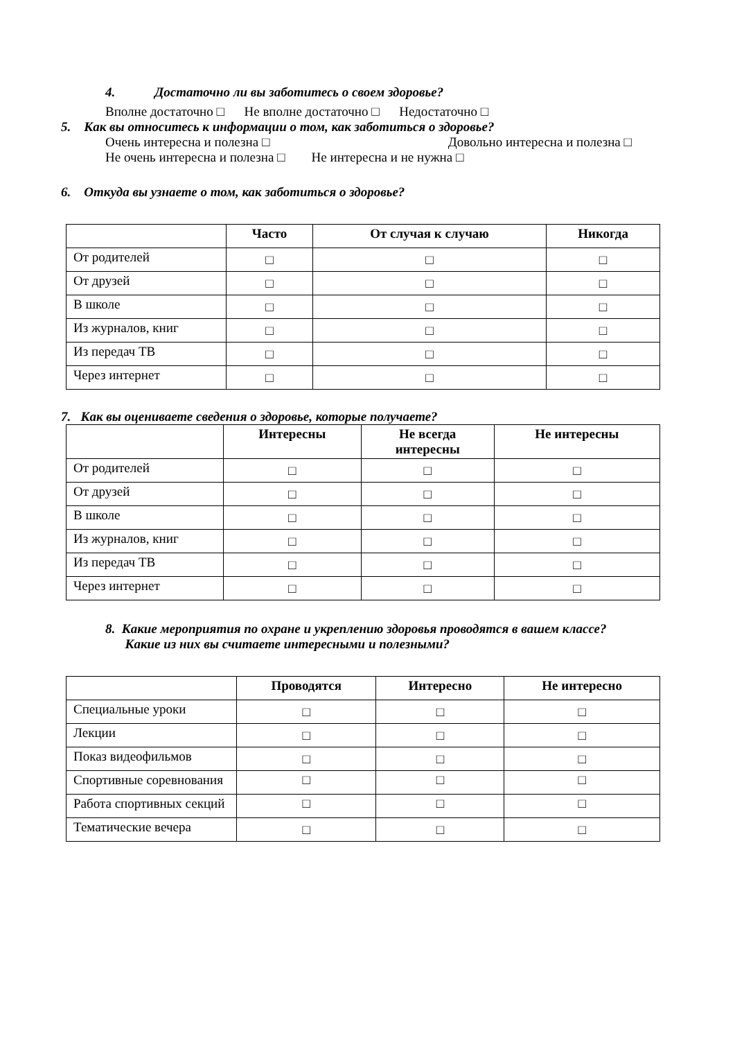4. Достаточно ли вы заботитесь о своем здоровье?
Вполне достаточно □ Не вполне достаточно □ Недостаточно □
5. Как вы относитесь к информации о том, как заботиться о здоровье?
Очень интересна и полезна □ Довольно интересна и полезна □
Не очень интересна и полезна □ Не интересна и не нужна □
6. Откуда вы узнаете о том, как заботиться о здоровье?
| | Часто | От случая к случаю | Никогда |
| --- | --- | --- | --- |
| От родителей | □ | □ | □ |
| От друзей | □ | □ | □ |
| В школе | □ | □ | □ |
| Из журналов, книг | □ | □ | □ |
| Из передач ТВ | □ | □ | □ |
| Через интернет | □ | □ | □ |
7. Как вы оцениваете сведения о здоровье, которые получаете?
| | Интересны | Не всегда интересны | Не интересны |
| --- | --- | --- | --- |
| От родителей | □ | □ | □ |
| От друзей | □ | □ | □ |
| В школе | □ | □ | □ |
| Из журналов, книг | □ | □ | □ |
| Из передач ТВ | □ | □ | □ |
| Через интернет | □ | □ | □ |
8. Какие мероприятия по охране и укреплению здоровья проводятся в вашем классе?
Какие из них вы считаете интересными и полезными?
| | Проводятся | Интересно | Не интересно |
| --- | --- | --- | --- |
| Специальные уроки | □ | □ | □ |
| Лекции | □ | □ | □ |
| Показ видеофильмов | □ | □ | □ |
| Спортивные соревнования | □ | □ | □ |
| Работа спортивных секций | □ | □ | □ |
| Тематические вечера | □ | □ | □ |